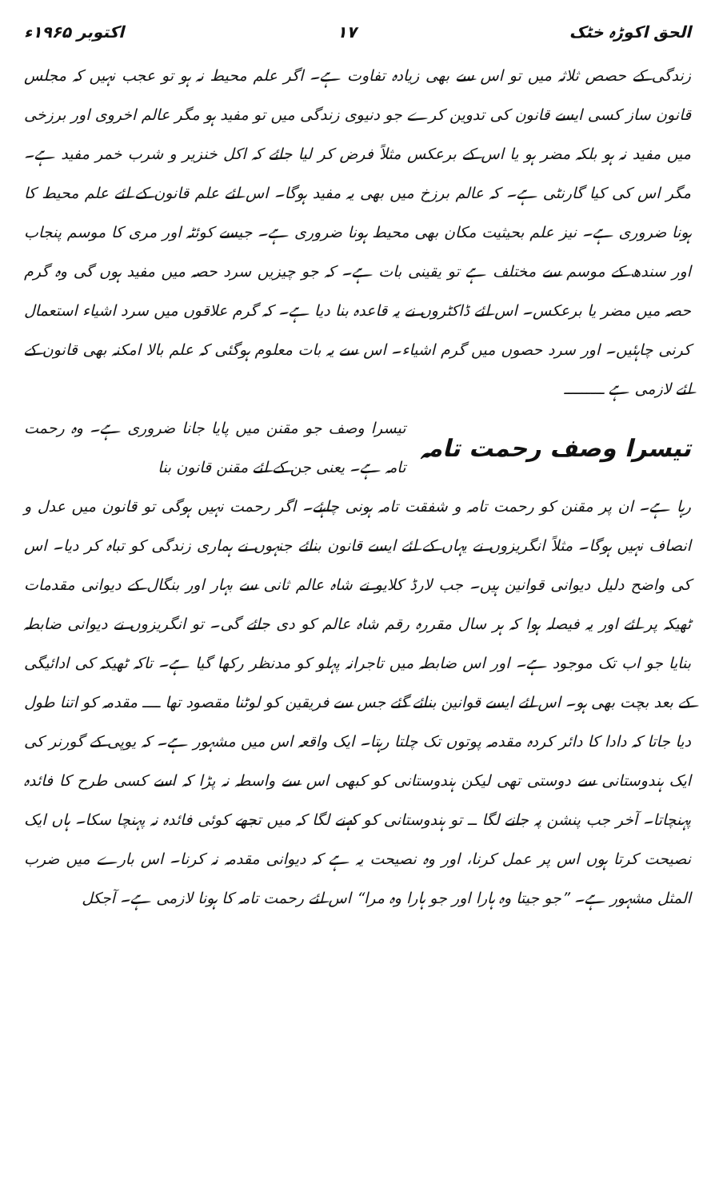الحق اکوڑہ خٹک ۱۷ اکتوبر ۱۹۶۵ء
زندگی کے حصص ثلاثہ میں تو اس سے بھی زیادہ تفاوت ہے۔ اگر علم محیط نہ ہو تو عجب نہیں کہ مجلس قانون ساز کسی ایسے قانون کی تدوین کرے جو دنیوی زندگی میں تو مفید ہو مگر عالم اخروی اور برزخی میں مفید نہ ہو بلکہ مضر ہو یا اس کے برعکس مثلاً فرض کر لیا جائے کہ اکل خنزیر و شرب خمر مفید ہے۔ مگر اس کی کیا گارنٹی ہے۔ کہ عالم برزخ میں بھی یہ مفید ہوگا۔ اس لئے علم قانون کے لئے علم محیط کا ہونا ضروری ہے۔ نیز علم بحیثیت مکان بھی محیط ہونا ضروری ہے۔ جیسے کوئٹہ اور مری کا موسم پنجاب اور سندھ کے موسم سے مختلف ہے تو یقینی بات ہے۔ کہ جو چیزیں سرد حصہ میں مفید ہوں گی وہ گرم حصہ میں مضر یا برعکس۔ اس لئے ڈاکٹروں نے یہ قاعدہ بنا دیا ہے۔ کہ گرم علاقوں میں سرد اشیاء استعمال کرنی چاہئیں۔ اور سرد حصوں میں گرم اشیاء۔ اس سے یہ بات معلوم ہوگئی کہ علم بالا امکنہ بھی قانون کے لئے لازمی ہے ـــــــــ
تیسرا وصف رحمت تامہ
تیسرا وصف جو مقنن میں پایا جانا ضروری ہے۔ وہ رحمت تامہ ہے۔ یعنی جن کے لئے مقنن قانون بنا
رہا ہے۔ ان پر مقنن کو رحمت تامہ و شفقت تامہ ہونی چاہئے۔ اگر رحمت نہیں ہوگی تو قانون میں عدل و انصاف نہیں ہوگا۔ مثلاً انگریزوں نے یہاں کے لئے ایسے قانون بنائے جنہوں نے ہماری زندگی کو تباہ کر دیا۔ اس کی واضح دلیل دیوانی قوانین ہیں۔ جب لارڈ کلایو نے شاہ عالم ثانی سے بہار اور بنگال کے دیوانی مقدمات ٹھیکہ پر لئے اور یہ فیصلہ ہوا کہ ہر سال مقررہ رقم شاہ عالم کو دی جائے گی۔ تو انگریزوں نے دیوانی ضابطہ بنایا جو اب تک موجود ہے۔ اور اس ضابطہ میں تاجرانہ پہلو کو مدنظر رکھا گیا ہے۔ تاکہ ٹھیکہ کی ادائیگی کے بعد بچت بھی ہو۔ اس لئے ایسے قوانین بنائے گئے جس سے فریقین کو لوٹنا مقصود تھا ــــ مقدمہ کو اتنا طول دیا جاتا کہ دادا کا دائر کردہ مقدمہ پوتوں تک چلتا رہتا۔ ایک واقعہ اس میں مشہور ہے۔ کہ یوپی کے گورنر کی ایک ہندوستانی سے دوستی تھی لیکن ہندوستانی کو کبھی اس سے واسطہ نہ پڑا کہ اسے کسی طرح کا فائدہ پہنچاتا۔ آخر جب پنشن پہ جانے لگا ــ تو ہندوستانی کو کہنے لگا کہ میں تجھے کوئی فائدہ نہ پہنچا سکا۔ ہاں ایک نصیحت کرتا ہوں اس پر عمل کرنا، اور وہ نصیحت یہ ہے کہ دیوانی مقدمہ نہ کرنا۔ اس بارے میں ضرب المثل مشہور ہے۔ ”جو جیتا وہ ہارا اور جو ہارا وہ مرا“ اس لئے رحمت تامہ کا ہونا لازمی ہے۔ آجکل